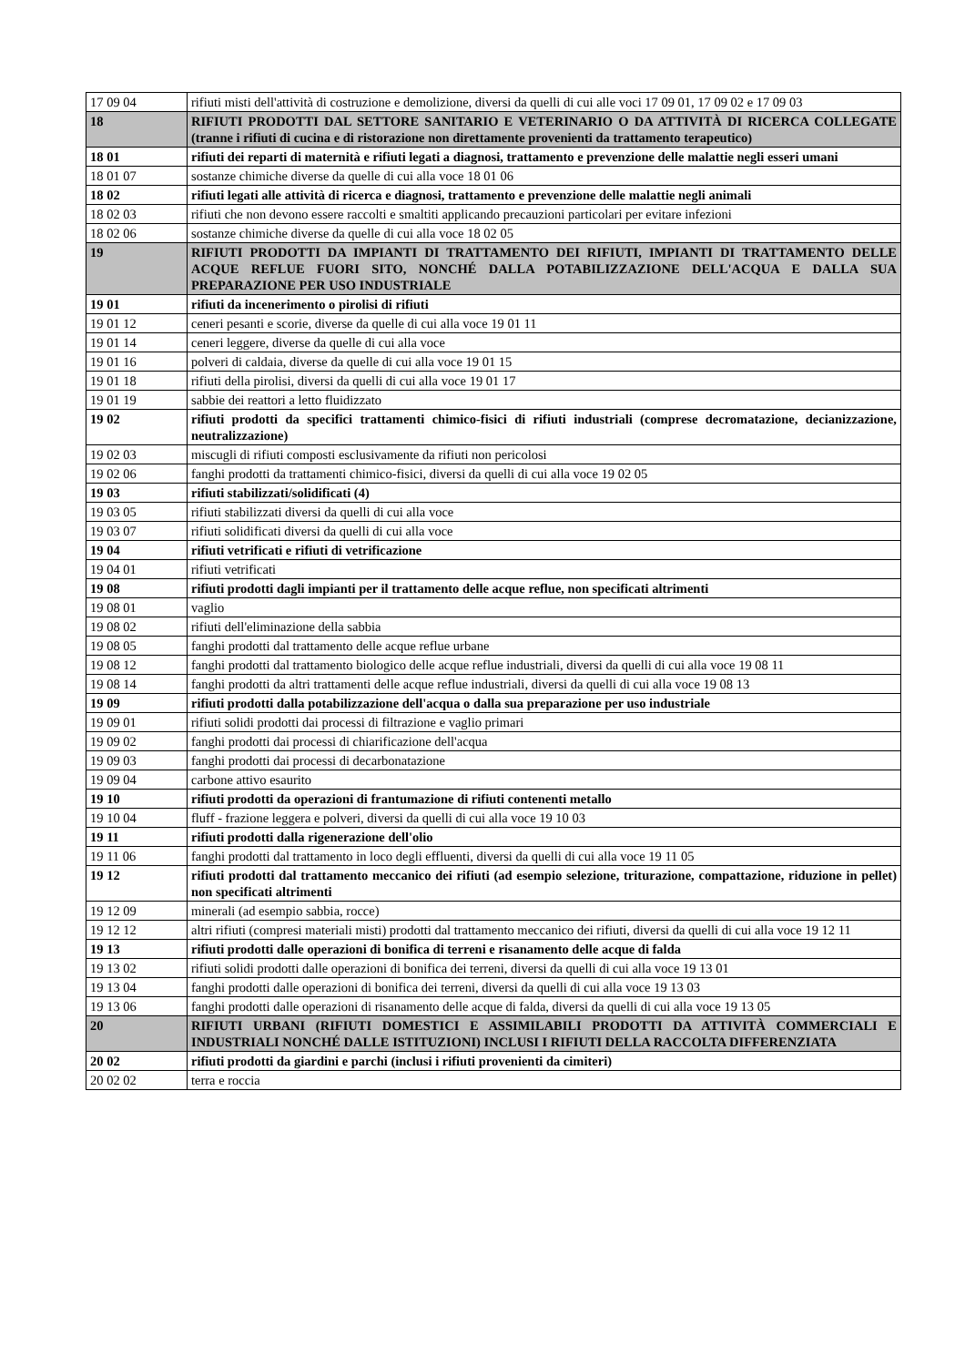| 17 09 04 | rifiuti misti dell'attività di costruzione e demolizione, diversi da quelli di cui alle voci 17 09 01, 17 09 02 e 17 09 03 |
| 18 | RIFIUTI PRODOTTI DAL SETTORE SANITARIO E VETERINARIO O DA ATTIVITÀ DI RICERCA COLLEGATE (tranne i rifiuti di cucina e di ristorazione non direttamente provenienti da trattamento terapeutico) |
| 18 01 | rifiuti dei reparti di maternità e rifiuti legati a diagnosi, trattamento e prevenzione delle malattie negli esseri umani |
| 18 01 07 | sostanze chimiche diverse da quelle di cui alla voce 18 01 06 |
| 18 02 | rifiuti legati alle attività di ricerca e diagnosi, trattamento e prevenzione delle malattie negli animali |
| 18 02 03 | rifiuti che non devono essere raccolti e smaltiti applicando precauzioni particolari per evitare infezioni |
| 18 02 06 | sostanze chimiche diverse da quelle di cui alla voce 18 02 05 |
| 19 | RIFIUTI PRODOTTI DA IMPIANTI DI TRATTAMENTO DEI RIFIUTI, IMPIANTI DI TRATTAMENTO DELLE ACQUE REFLUE FUORI SITO, NONCHÉ DALLA POTABILIZZAZIONE DELL'ACQUA E DALLA SUA PREPARAZIONE PER USO INDUSTRIALE |
| 19 01 | rifiuti da incenerimento o pirolisi di rifiuti |
| 19 01 12 | ceneri pesanti e scorie, diverse da quelle di cui alla voce 19 01 11 |
| 19 01 14 | ceneri leggere, diverse da quelle di cui alla voce |
| 19 01 16 | polveri di caldaia, diverse da quelle di cui alla voce 19 01 15 |
| 19 01 18 | rifiuti della pirolisi, diversi da quelli di cui alla voce 19 01 17 |
| 19 01 19 | sabbie dei reattori a letto fluidizzato |
| 19 02 | rifiuti prodotti da specifici trattamenti chimico-fisici di rifiuti industriali (comprese decromatazione, decianizzazione, neutralizzazione) |
| 19 02 03 | miscugli di rifiuti composti esclusivamente da rifiuti non pericolosi |
| 19 02 06 | fanghi prodotti da trattamenti chimico-fisici, diversi da quelli di cui alla voce 19 02 05 |
| 19 03 | rifiuti stabilizzati/solidificati (4) |
| 19 03 05 | rifiuti stabilizzati diversi da quelli di cui alla voce |
| 19 03 07 | rifiuti solidificati diversi da quelli di cui alla voce |
| 19 04 | rifiuti vetrificati e rifiuti di vetrificazione |
| 19 04 01 | rifiuti vetrificati |
| 19 08 | rifiuti prodotti dagli impianti per il trattamento delle acque reflue, non specificati altrimenti |
| 19 08 01 | vaglio |
| 19 08 02 | rifiuti dell'eliminazione della sabbia |
| 19 08 05 | fanghi prodotti dal trattamento delle acque reflue urbane |
| 19 08 12 | fanghi prodotti dal trattamento biologico delle acque reflue industriali, diversi da quelli di cui alla voce 19 08 11 |
| 19 08 14 | fanghi prodotti da altri trattamenti delle acque reflue industriali, diversi da quelli di cui alla voce 19 08 13 |
| 19 09 | rifiuti prodotti dalla potabilizzazione dell'acqua o dalla sua preparazione per uso industriale |
| 19 09 01 | rifiuti solidi prodotti dai processi di filtrazione e vaglio primari |
| 19 09 02 | fanghi prodotti dai processi di chiarificazione dell'acqua |
| 19 09 03 | fanghi prodotti dai processi di decarbonatazione |
| 19 09 04 | carbone attivo esaurito |
| 19 10 | rifiuti prodotti da operazioni di frantumazione di rifiuti contenenti metallo |
| 19 10 04 | fluff - frazione leggera e polveri, diversi da quelli di cui alla voce 19 10 03 |
| 19 11 | rifiuti prodotti dalla rigenerazione dell'olio |
| 19 11 06 | fanghi prodotti dal trattamento in loco degli effluenti, diversi da quelli di cui alla voce 19 11 05 |
| 19 12 | rifiuti prodotti dal trattamento meccanico dei rifiuti (ad esempio selezione, triturazione, compattazione, riduzione in pellet) non specificati altrimenti |
| 19 12 09 | minerali (ad esempio sabbia, rocce) |
| 19 12 12 | altri rifiuti (compresi materiali misti) prodotti dal trattamento meccanico dei rifiuti, diversi da quelli di cui alla voce 19 12 11 |
| 19 13 | rifiuti prodotti dalle operazioni di bonifica di terreni e risanamento delle acque di falda |
| 19 13 02 | rifiuti solidi prodotti dalle operazioni di bonifica dei terreni, diversi da quelli di cui alla voce 19 13 01 |
| 19 13 04 | fanghi prodotti dalle operazioni di bonifica dei terreni, diversi da quelli di cui alla voce 19 13 03 |
| 19 13 06 | fanghi prodotti dalle operazioni di risanamento delle acque di falda, diversi da quelli di cui alla voce 19 13 05 |
| 20 | RIFIUTI URBANI (RIFIUTI DOMESTICI E ASSIMILABILI PRODOTTI DA ATTIVITÀ COMMERCIALI E INDUSTRIALI NONCHÉ DALLE ISTITUZIONI) INCLUSI I RIFIUTI DELLA RACCOLTA DIFFERENZIATA |
| 20 02 | rifiuti prodotti da giardini e parchi (inclusi i rifiuti provenienti da cimiteri) |
| 20 02 02 | terra e roccia |